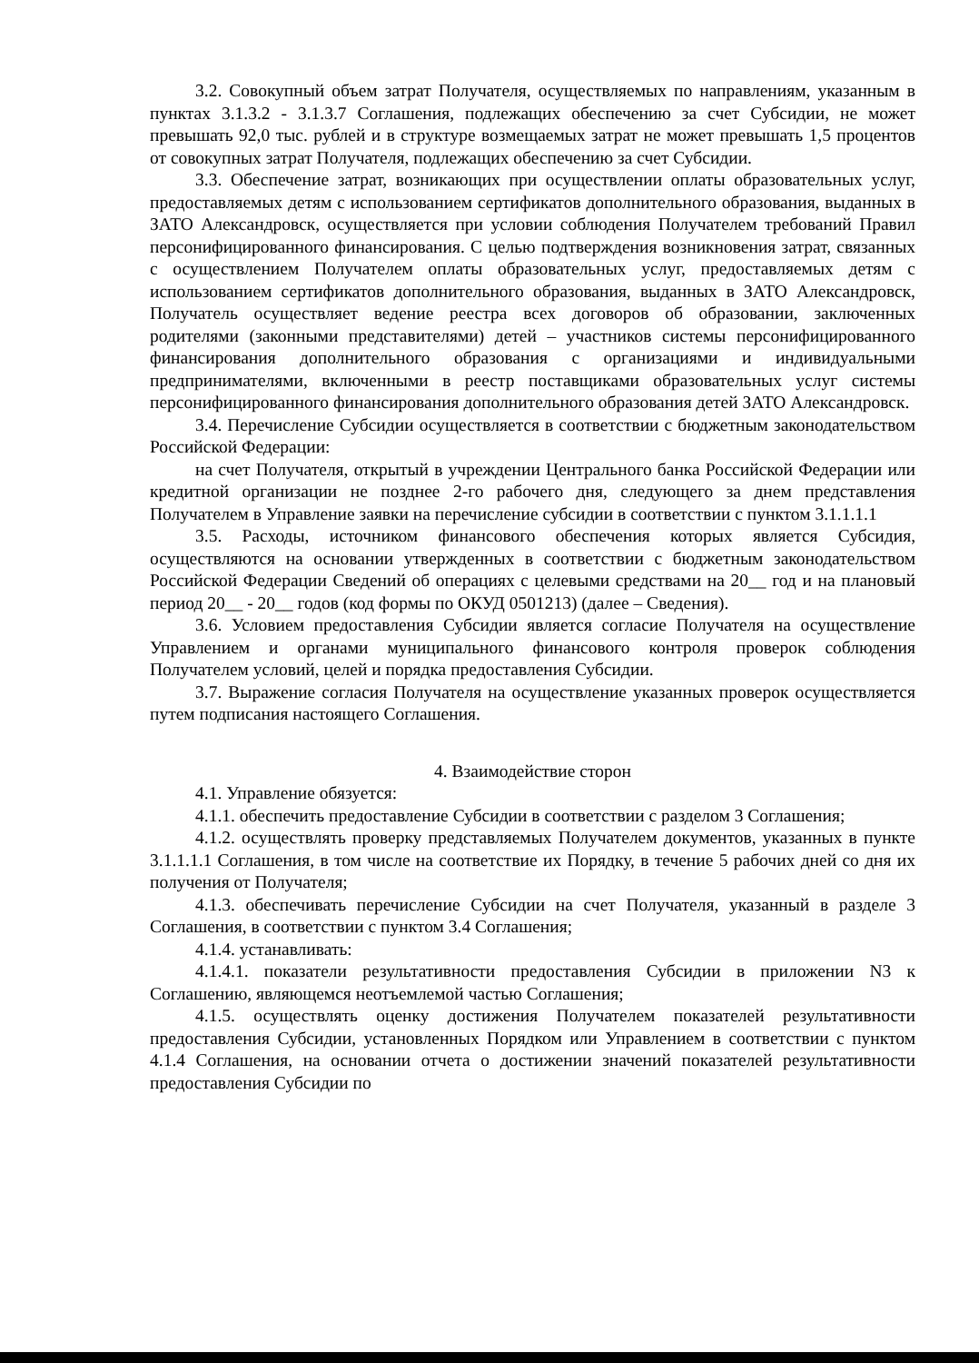3.2. Совокупный объем затрат Получателя, осуществляемых по направлениям, указанным в пунктах 3.1.3.2 - 3.1.3.7 Соглашения, подлежащих обеспечению за счет Субсидии, не может превышать 92,0 тыс. рублей и в структуре возмещаемых затрат не может превышать 1,5 процентов от совокупных затрат Получателя, подлежащих обеспечению за счет Субсидии.
3.3. Обеспечение затрат, возникающих при осуществлении оплаты образовательных услуг, предоставляемых детям с использованием сертификатов дополнительного образования, выданных в ЗАТО Александровск, осуществляется при условии соблюдения Получателем требований Правил персонифицированного финансирования. С целью подтверждения возникновения затрат, связанных с осуществлением Получателем оплаты образовательных услуг, предоставляемых детям с использованием сертификатов дополнительного образования, выданных в ЗАТО Александровск, Получатель осуществляет ведение реестра всех договоров об образовании, заключенных родителями (законными представителями) детей – участников системы персонифицированного финансирования дополнительного образования с организациями и индивидуальными предпринимателями, включенными в реестр поставщиками образовательных услуг системы персонифицированного финансирования дополнительного образования детей ЗАТО Александровск.
3.4. Перечисление Субсидии осуществляется в соответствии с бюджетным законодательством Российской Федерации:
на счет Получателя, открытый в учреждении Центрального банка Российской Федерации или кредитной организации не позднее 2-го рабочего дня, следующего за днем представления Получателем в Управление заявки на перечисление субсидии в соответствии с пунктом 3.1.1.1.1
3.5. Расходы, источником финансового обеспечения которых является Субсидия, осуществляются на основании утвержденных в соответствии с бюджетным законодательством Российской Федерации Сведений об операциях с целевыми средствами на 20__ год и на плановый период 20__ - 20__ годов (код формы по ОКУД 0501213) (далее – Сведения).
3.6. Условием предоставления Субсидии является согласие Получателя на осуществление Управлением и органами муниципального финансового контроля проверок соблюдения Получателем условий, целей и порядка предоставления Субсидии.
3.7. Выражение согласия Получателя на осуществление указанных проверок осуществляется путем подписания настоящего Соглашения.
4. Взаимодействие сторон
4.1. Управление обязуется:
4.1.1. обеспечить предоставление Субсидии в соответствии с разделом 3 Соглашения;
4.1.2. осуществлять проверку представляемых Получателем документов, указанных в пункте 3.1.1.1.1 Соглашения, в том числе на соответствие их Порядку, в течение 5 рабочих дней со дня их получения от Получателя;
4.1.3. обеспечивать перечисление Субсидии на счет Получателя, указанный в разделе 3 Соглашения, в соответствии с пунктом 3.4 Соглашения;
4.1.4. устанавливать:
4.1.4.1. показатели результативности предоставления Субсидии в приложении N3 к Соглашению, являющемся неотъемлемой частью Соглашения;
4.1.5. осуществлять оценку достижения Получателем показателей результативности предоставления Субсидии, установленных Порядком или Управлением в соответствии с пунктом 4.1.4 Соглашения, на основании отчета о достижении значений показателей результативности предоставления Субсидии по